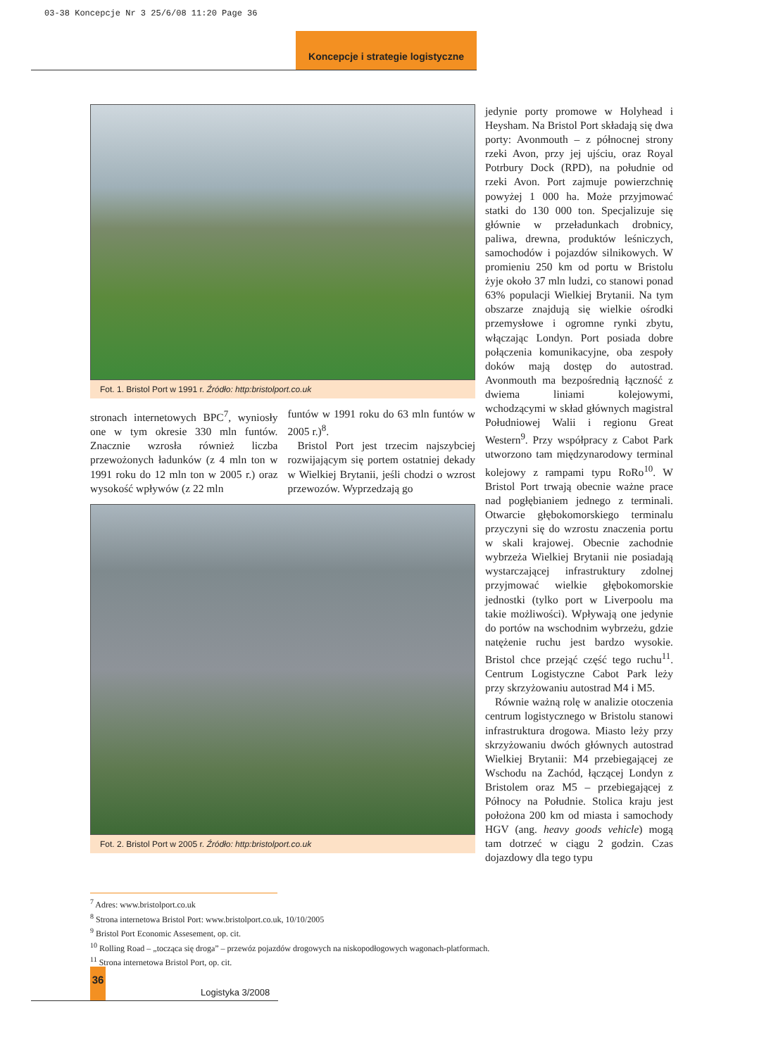03-38 Koncepcje Nr 3 25/6/08 11:20 Page 36
Koncepcje i strategie logistyczne
Fot. 1. Bristol Port w 1991 r. Źródło: http:bristolport.co.uk
stronach internetowych BPC<sup>7</sup>, wyniosły one w tym okresie 330 mln funtów. Znacznie wzrosła również liczba przewożonych ładunków (z 4 mln ton w 1991 roku do 12 mln ton w 2005 r.) oraz wysokość wpływów (z 22 mln
funtów w 1991 roku do 63 mln funtów w 2005 r.)<sup>8</sup>.
Bristol Port jest trzecim najszybciej rozwijającym się portem ostatniej dekady w Wielkiej Brytanii, jeśli chodzi o wzrost przewozów. Wyprzedzają go
Fot. 2. Bristol Port w 2005 r. Źródło: http:bristolport.co.uk
jedynie porty promowe w Holyhead i Heysham. Na Bristol Port składają się dwa porty: Avonmouth – z północnej strony rzeki Avon, przy jej ujściu, oraz Royal Potrbury Dock (RPD), na południe od rzeki Avon. Port zajmuje powierzchnię powyżej 1 000 ha. Może przyjmować statki do 130 000 ton. Specjalizuje się głównie w przeładunkach drobnicy, paliwa, drewna, produktów leśniczych, samochodów i pojazdów silnikowych. W promieniu 250 km od portu w Bristolu żyje około 37 mln ludzi, co stanowi ponad 63% populacji Wielkiej Brytanii. Na tym obszarze znajdują się wielkie ośrodki przemysłowe i ogromne rynki zbytu, włączając Londyn. Port posiada dobre połączenia komunikacyjne, oba zespoły doków mają dostęp do autostrad. Avonmouth ma bezpośrednią łączność z dwiema liniami kolejowymi, wchodzącymi w skład głównych magistral Południowej Walii i regionu Great Western<sup>9</sup>. Przy współpracy z Cabot Park utworzono tam międzynarodowy terminal kolejowy z rampami typu RoRo<sup>10</sup>. W Bristol Port trwają obecnie ważne prace nad pogłębianiem jednego z terminali. Otwarcie głębokomorskiego terminalu przyczyni się do wzrostu znaczenia portu w skali krajowej. Obecnie zachodnie wybrzeża Wielkiej Brytanii nie posiadają wystarczającej infrastruktury zdolnej przyjmować wielkie głębokomorskie jednostki (tylko port w Liverpoolu ma takie możliwości). Wpływają one jedynie do portów na wschodnim wybrzeżu, gdzie natężenie ruchu jest bardzo wysokie. Bristol chce przejąć część tego ruchu<sup>11</sup>. Centrum Logistyczne Cabot Park leży przy skrzyżowaniu autostrad M4 i M5.
Równie ważną rolę w analizie otoczenia centrum logistycznego w Bristolu stanowi infrastruktura drogowa. Miasto leży przy skrzyżowaniu dwóch głównych autostrad Wielkiej Brytanii: M4 przebiegającej ze Wschodu na Zachód, łączącej Londyn z Bristolem oraz M5 – przebiegającej z Północy na Południe. Stolica kraju jest położona 200 km od miasta i samochody HGV (ang. heavy goods vehicle) mogą tam dotrzeć w ciągu 2 godzin. Czas dojazdowy dla tego typu
<sup>7</sup> Adres: www.bristolport.co.uk
<sup>8</sup> Strona internetowa Bristol Port: www.bristolport.co.uk, 10/10/2005
<sup>9</sup> Bristol Port Economic Assesement, op. cit.
<sup>10</sup> Rolling Road – „tocząca się droga” – przewóz pojazdów drogowych na niskopodłogowych wagonach-platformach.
<sup>11</sup> Strona internetowa Bristol Port, op. cit.
36
Logistyka 3/2008